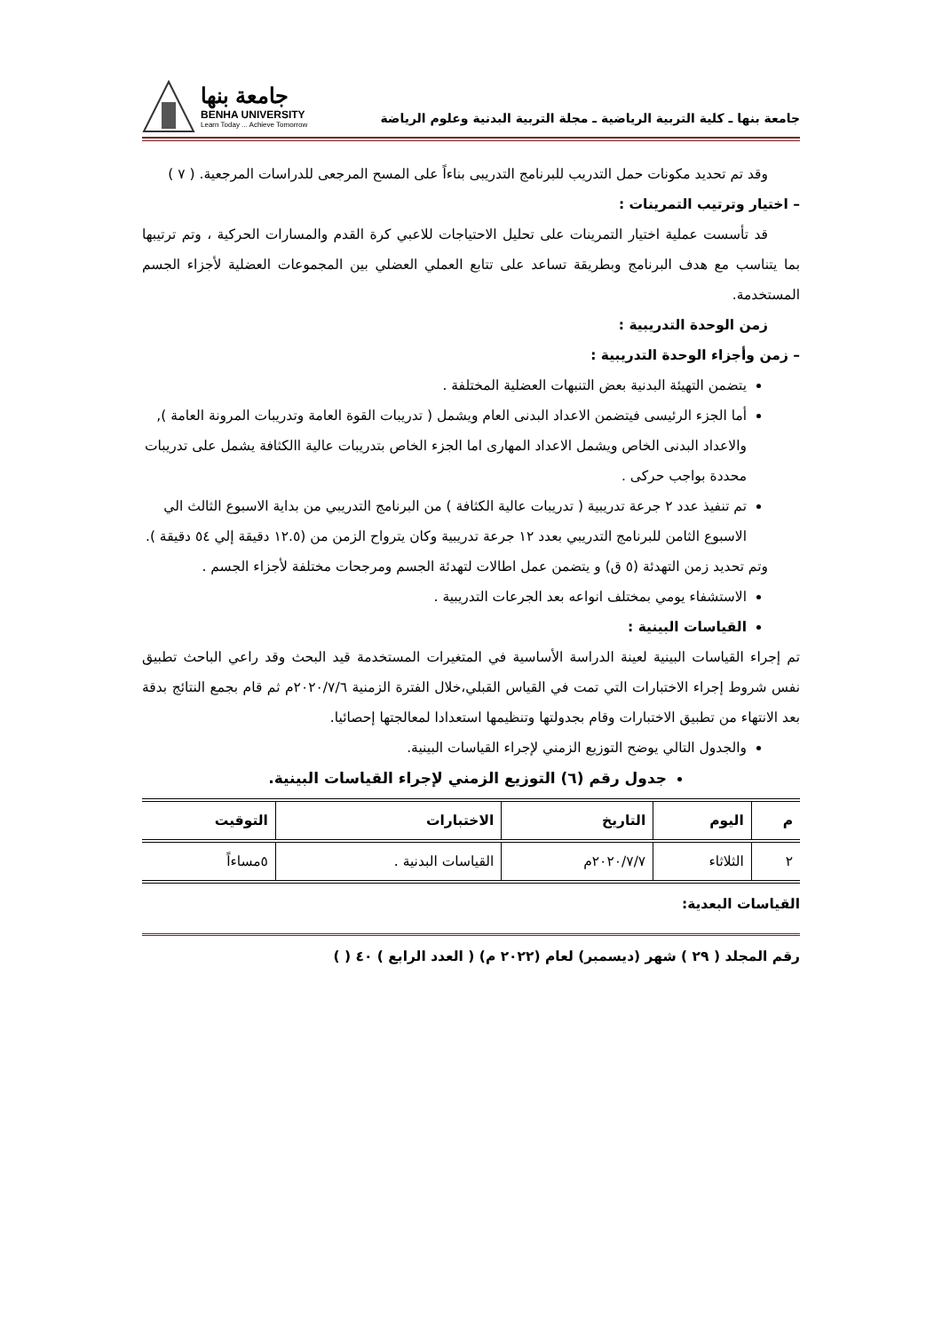جامعة بنها ـ كلية التربية الرياضية ـ مجلة التربية البدنية وعلوم الرياضة
جامعة بنها
BENHA UNIVERSITY
Learn Today ... Achieve Tomorrow
وقد تم تحديد مكونات حمل التدريب للبرنامج التدريبى بناءاً على المسح المرجعى للدراسات المرجعية. ( ٧ )
– اختيار وترتيب التمرينات :
قد تأسست عملية اختيار التمرينات على تحليل الاحتياجات للاعبي كرة القدم والمسارات الحركية ، وتم ترتيبها بما يتناسب مع هدف البرنامج وبطريقة تساعد على تتابع العملي العضلي بين المجموعات العضلية لأجزاء الجسم المستخدمة.
زمن الوحدة التدريبية :
– زمن وأجزاء الوحدة التدريبية :
يتضمن التهيئة البدنية بعض التنبهات العضلية المختلفة .
أما الجزء الرئيسى فيتضمن الاعداد البدنى العام ويشمل ( تدريبات القوة العامة وتدريبات المرونة العامة ), والاعداد البدنى الخاص ويشمل الاعداد المهارى اما الجزء الخاص بتدريبات عالية االكثافة يشمل على تدريبات محددة بواجب حركى .
تم تنفيذ عدد ٢ جرعة تدريبية ( تدريبات عالية الكثافة ) من البرنامج التدريبي من بداية الاسبوع الثالث الي الاسبوع الثامن للبرنامج التدريبي بعدد ١٢ جرعة تدريبية وكان يترواح الزمن من (١٢.٥ دقيقة إلي ٥٤ دقيقة ).
وتم تحديد زمن التهدئة (٥ ق) و يتضمن عمل اطالات لتهدئة الجسم ومرجحات مختلفة لأجزاء الجسم .
الاستشفاء يومي بمختلف انواعه بعد الجرعات التدريبية .
القياسات البينية :
تم إجراء القياسات البينية لعينة الدراسة الأساسية في المتغيرات المستخدمة قيد البحث وقد راعي الباحث تطبيق نفس شروط إجراء الاختبارات التي تمت في القياس القبلي،خلال الفترة الزمنية ٢٠٢٠/٧/٦م ثم قام بجمع النتائج بدقة بعد الانتهاء من تطبيق الاختبارات وقام بجدولتها وتنظيمها استعدادا لمعالجتها إحصائيا.
والجدول التالي يوضح التوزيع الزمني لإجراء القياسات البينية.
جدول رقم (٦) التوزيع الزمني لإجراء القياسات البينية.
| م | اليوم | التاريخ | الاختبارات | التوقيت |
| --- | --- | --- | --- | --- |
| ٢ | الثلاثاء | ٢٠٢٠/٧/٧م | القياسات البدنية . | ٥مساءاً |
القياسات البعدية:
رقم المجلد ( ٢٩ ) شهر (ديسمبر) لعام (٢٠٢٢ م) ( العدد الرابع ) ٤٠ ( )